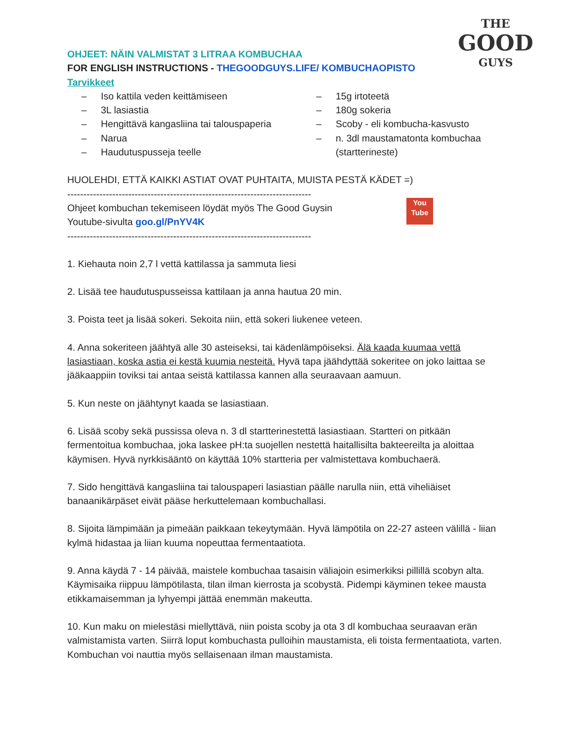THE
GOOD
GUYS
OHJEET: NÄIN VALMISTAT 3 LITRAA KOMBUCHAA
FOR ENGLISH INSTRUCTIONS - THEGOODGUYS.LIFE/ KOMBUCHAOPISTO
Tarvikkeet
– Iso kattila veden keittämiseen
– 3L lasiastia
– Hengittävä kangasliina tai talouspaperia
– Narua
– Haudutuspusseja teelle
– 15g irtoteetä
– 180g sokeria
– Scoby - eli kombucha-kasvusto
– n. 3dl maustamatonta kombuchaa (startterineste)
HUOLEHDI, ETTÄ KAIKKI ASTIAT OVAT PUHTAITA, MUISTA PESTÄ KÄDET =)
----------------------------------------------------------------------------
You
Tube
Ohjeet kombuchan tekemiseen löydät myös The Good Guysin
Youtube-sivulta goo.gl/PnYV4K
----------------------------------------------------------------------------
1. Kiehauta noin 2,7 l vettä kattilassa ja sammuta liesi
2. Lisää tee haudutuspusseissa kattilaan ja anna hautua 20 min.
3. Poista teet ja lisää sokeri. Sekoita niin, että sokeri liukenee veteen.
4. Anna sokeriteen jäähtyä alle 30 asteiseksi, tai kädenlämpöiseksi. Älä kaada kuumaa vettä lasiastiaan, koska astia ei kestä kuumia nesteitä. Hyvä tapa jäähdyttää sokeritee on joko laittaa se jääkaappiin toviksi tai antaa seistä kattilassa kannen alla seuraavaan aamuun.
5. Kun neste on jäähtynyt kaada se lasiastiaan.
6. Lisää scoby sekä pussissa oleva n. 3 dl startterinestettä lasiastiaan. Startteri on pitkään fermentoitua kombuchaa, joka laskee pH:ta suojellen nestettä haitallisilta bakteereilta ja aloittaa käymisen. Hyvä nyrkkisääntö on käyttää 10% startteria per valmistettava kombuchaerä.
7. Sido hengittävä kangasliina tai talouspaperi lasiastian päälle narulla niin, että viheliäiset banaanikärpäset eivät pääse herkuttelemaan kombuchallasi.
8. Sijoita lämpimään ja pimeään paikkaan tekeytymään. Hyvä lämpötila on 22-27 asteen välillä - liian kylmä hidastaa ja liian kuuma nopeuttaa fermentaatiota.
9. Anna käydä 7 - 14 päivää, maistele kombuchaa tasaisin väliajoin esimerkiksi pillillä scobyn alta. Käymisaika riippuu lämpötilasta, tilan ilman kierrosta ja scobystä. Pidempi käyminen tekee mausta etikkamaisemman ja lyhyempi jättää enemmän makeutta.
10. Kun maku on mielestäsi miellyttävä, niin poista scoby ja ota 3 dl kombuchaa seuraavan erän valmistamista varten. Siirrä loput kombuchasta pulloihin maustamista, eli toista fermentaatiota, varten. Kombuchan voi nauttia myös sellaisenaan ilman maustamista.